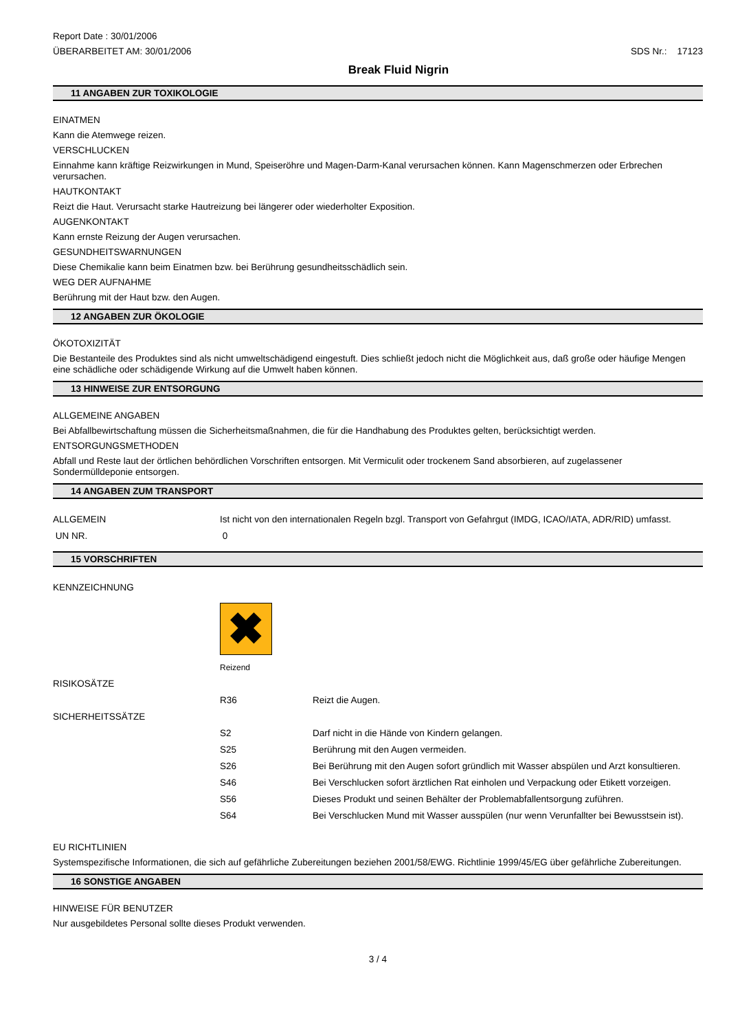Report Date : 30/01/2006
ÜBERARBEITET AM: 30/01/2006 SDS Nr.: 17123
Break Fluid Nigrin
11 ANGABEN ZUR TOXIKOLOGIE
EINATMEN
Kann die Atemwege reizen.
VERSCHLUCKEN
Einnahme kann kräftige Reizwirkungen in Mund, Speiseröhre und Magen-Darm-Kanal verursachen können. Kann Magenschmerzen oder Erbrechen verursachen.
HAUTKONTAKT
Reizt die Haut. Verursacht starke Hautreizung bei längerer oder wiederholter Exposition.
AUGENKONTAKT
Kann ernste Reizung der Augen verursachen.
GESUNDHEITSWARNUNGEN
Diese Chemikalie kann beim Einatmen bzw. bei Berührung gesundheitsschädlich sein.
WEG DER AUFNAHME
Berührung mit der Haut bzw. den Augen.
12 ANGABEN ZUR ÖKOLOGIE
ÖKOTOXIZITÄT
Die Bestanteile des Produktes sind als nicht umweltschädigend eingestuft. Dies schließt jedoch nicht die Möglichkeit aus, daß große oder häufige Mengen eine schädliche oder schädigende Wirkung auf die Umwelt haben können.
13 HINWEISE ZUR ENTSORGUNG
ALLGEMEINE ANGABEN
Bei Abfallbewirtschaftung müssen die Sicherheitsmaßnahmen, die für die Handhabung des Produktes gelten, berücksichtigt werden.
ENTSORGUNGSMETHODEN
Abfall und Reste laut der örtlichen behördlichen Vorschriften entsorgen. Mit Vermiculit oder trockenem Sand absorbieren, auf zugelassener Sondermülldeponie entsorgen.
14 ANGABEN ZUM TRANSPORT
| ALLGEMEIN | Ist nicht von den internationalen Regeln bzgl. Transport von Gefahrgut (IMDG, ICAO/IATA, ADR/RID) umfasst. |
| UN NR. | 0 |
15 VORSCHRIFTEN
| KENNZEICHNUNG | | |
| | ✖ Reizend | |
| RISIKOSÄTZE | | |
| | R36 | Reizt die Augen. |
| SICHERHEITSSÄTZE | | |
| | S2 | Darf nicht in die Hände von Kindern gelangen. |
| | S25 | Berührung mit den Augen vermeiden. |
| | S26 | Bei Berührung mit den Augen sofort gründlich mit Wasser abspülen und Arzt konsultieren. |
| | S46 | Bei Verschlucken sofort ärztlichen Rat einholen und Verpackung oder Etikett vorzeigen. |
| | S56 | Dieses Produkt und seinen Behälter der Problemabfallentsorgung zuführen. |
| | S64 | Bei Verschlucken Mund mit Wasser ausspülen (nur wenn Verunfallter bei Bewusstsein ist). |
EU RICHTLINIEN
Systemspezifische Informationen, die sich auf gefährliche Zubereitungen beziehen 2001/58/EWG. Richtlinie 1999/45/EG über gefährliche Zubereitungen.
16 SONSTIGE ANGABEN
HINWEISE FÜR BENUTZER
Nur ausgebildetes Personal sollte dieses Produkt verwenden.
3 / 4